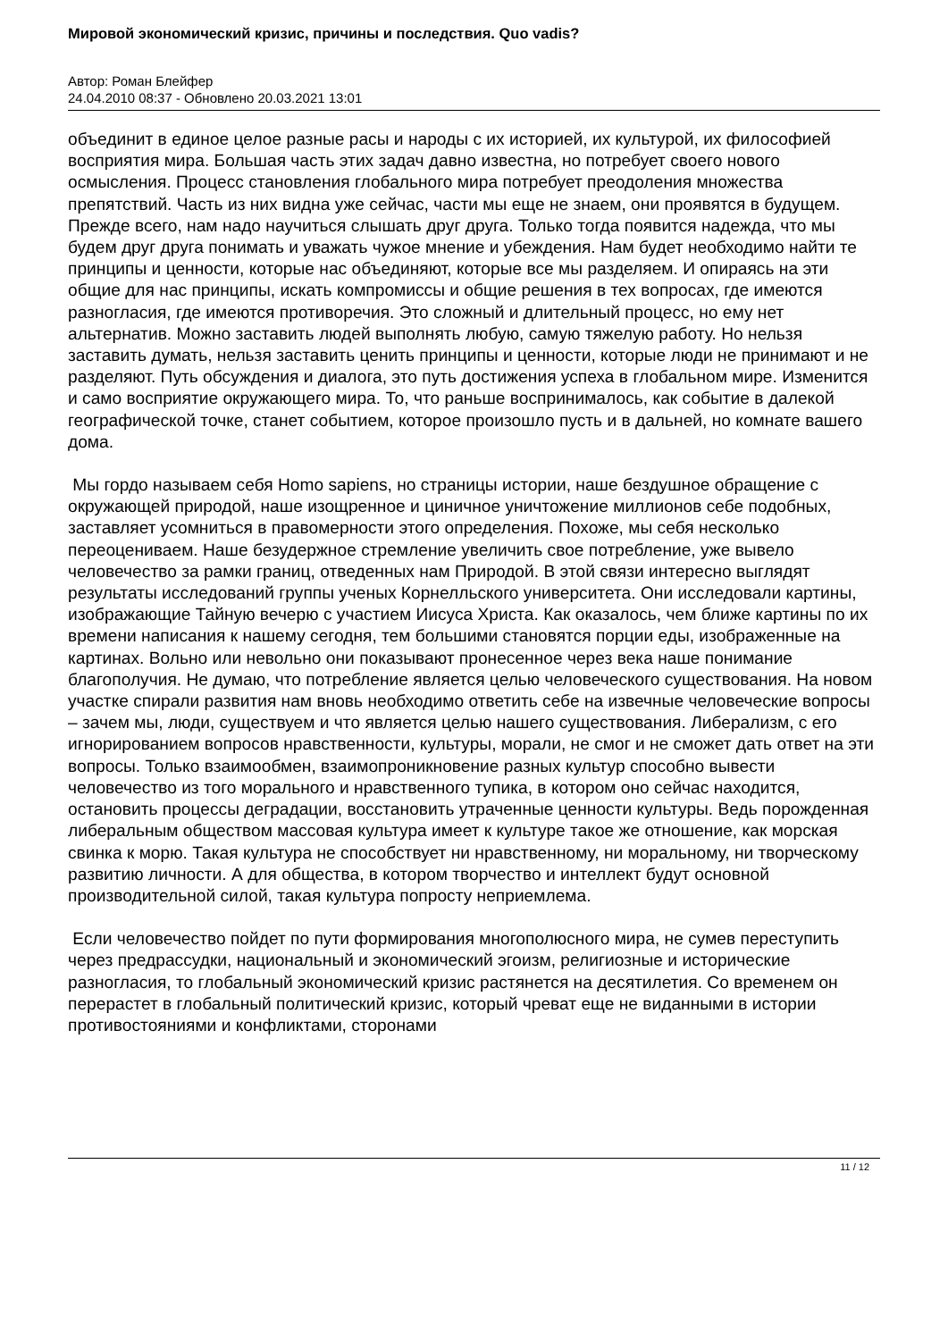Мировой экономический кризис, причины и последствия. Quo vadis?
Автор: Роман Блейфер
24.04.2010 08:37 - Обновлено 20.03.2021 13:01
объединит в единое целое разные расы и народы с их историей, их культурой, их философией восприятия мира. Большая часть этих задач давно известна, но потребует своего нового осмысления. Процесс становления глобального мира потребует преодоления множества препятствий. Часть из них видна уже сейчас, части мы еще не знаем, они проявятся в будущем. Прежде всего, нам надо научиться слышать друг друга. Только тогда появится надежда, что мы будем друг друга понимать и уважать чужое мнение и убеждения. Нам будет необходимо найти те принципы и ценности, которые нас объединяют, которые все мы разделяем. И опираясь на эти общие для нас принципы, искать компромиссы и общие решения в тех вопросах, где имеются разногласия, где имеются противоречия. Это сложный и длительный процесс, но ему нет альтернатив. Можно заставить людей выполнять любую, самую тяжелую работу. Но нельзя заставить думать, нельзя заставить ценить принципы и ценности, которые люди не принимают и не разделяют. Путь обсуждения и диалога, это путь достижения успеха в глобальном мире. Изменится и само восприятие окружающего мира. То, что раньше воспринималось, как событие в далекой географической точке, станет событием, которое произошло пусть и в дальней, но комнате вашего дома.
Мы гордо называем себя Homo sapiens, но страницы истории, наше бездушное обращение с окружающей природой, наше изощренное и циничное уничтожение миллионов себе подобных, заставляет усомниться в правомерности этого определения. Похоже, мы себя несколько переоцениваем. Наше безудержное стремление увеличить свое потребление, уже вывело человечество за рамки границ, отведенных нам Природой. В этой связи интересно выглядят результаты исследований группы ученых Корнелльского университета. Они исследовали картины, изображающие Тайную вечерю с участием Иисуса Христа. Как оказалось, чем ближе картины по их времени написания к нашему сегодня, тем большими становятся порции еды, изображенные на картинах. Вольно или невольно они показывают пронесенное через века наше понимание благополучия. Не думаю, что потребление является целью человеческого существования. На новом участке спирали развития нам вновь необходимо ответить себе на извечные человеческие вопросы – зачем мы, люди, существуем и что является целью нашего существования. Либерализм, с его игнорированием вопросов нравственности, культуры, морали, не смог и не сможет дать ответ на эти вопросы. Только взаимообмен, взаимопроникновение разных культур способно вывести человечество из того морального и нравственного тупика, в котором оно сейчас находится, остановить процессы деградации, восстановить утраченные ценности культуры. Ведь порожденная либеральным обществом массовая культура имеет к культуре такое же отношение, как морская свинка к морю. Такая культура не способствует ни нравственному, ни моральному, ни творческому развитию личности. А для общества, в котором творчество и интеллект будут основной производительной силой, такая культура попросту неприемлема.
Если человечество пойдет по пути формирования многополюсного мира, не сумев переступить через предрассудки, национальный и экономический эгоизм, религиозные и исторические разногласия, то глобальный экономический кризис растянется на десятилетия. Со временем он перерастет в глобальный политический кризис, который чреват еще не виданными в истории противостояниями и конфликтами, сторонами
11 / 12